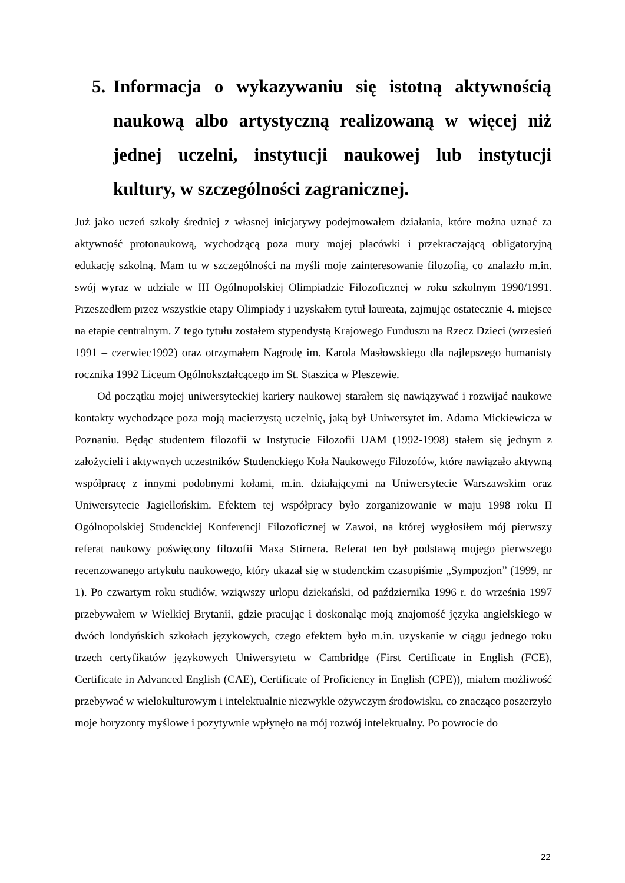5. Informacja o wykazywaniu się istotną aktywnością naukową albo artystyczną realizowaną w więcej niż jednej uczelni, instytucji naukowej lub instytucji kultury, w szczególności zagranicznej.
Już jako uczeń szkoły średniej z własnej inicjatywy podejmowałem działania, które można uznać za aktywność protonaukową, wychodzącą poza mury mojej placówki i przekraczającą obligatoryjną edukację szkolną. Mam tu w szczególności na myśli moje zainteresowanie filozofią, co znalazło m.in. swój wyraz w udziale w III Ogólnopolskiej Olimpiadzie Filozoficznej w roku szkolnym 1990/1991. Przeszedłem przez wszystkie etapy Olimpiady i uzyskałem tytuł laureata, zajmując ostatecznie 4. miejsce na etapie centralnym. Z tego tytułu zostałem stypendystą Krajowego Funduszu na Rzecz Dzieci (wrzesień 1991 – czerwiec1992) oraz otrzymałem Nagrodę im. Karola Masłowskiego dla najlepszego humanisty rocznika 1992 Liceum Ogólnokształcącego im St. Staszica w Pleszewie.
Od początku mojej uniwersyteckiej kariery naukowej starałem się nawiązywać i rozwijać naukowe kontakty wychodzące poza moją macierzystą uczelnię, jaką był Uniwersytet im. Adama Mickiewicza w Poznaniu. Będąc studentem filozofii w Instytucie Filozofii UAM (1992-1998) stałem się jednym z założycieli i aktywnych uczestników Studenckiego Koła Naukowego Filozofów, które nawiązało aktywną współpracę z innymi podobnymi kołami, m.in. działającymi na Uniwersytecie Warszawskim oraz Uniwersytecie Jagiellońskim. Efektem tej współpracy było zorganizowanie w maju 1998 roku II Ogólnopolskiej Studenckiej Konferencji Filozoficznej w Zawoi, na której wygłosiłem mój pierwszy referat naukowy poświęcony filozofii Maxa Stirnera. Referat ten był podstawą mojego pierwszego recenzowanego artykułu naukowego, który ukazał się w studenckim czasopiśmie „Sympozjon” (1999, nr 1). Po czwartym roku studiów, wziąwszy urlopu dziekański, od października 1996 r. do września 1997 przebywałem w Wielkiej Brytanii, gdzie pracując i doskonaląc moją znajomość języka angielskiego w dwóch londyńskich szkołach językowych, czego efektem było m.in. uzyskanie w ciągu jednego roku trzech certyfikatów językowych Uniwersytetu w Cambridge (First Certificate in English (FCE), Certificate in Advanced English (CAE), Certificate of Proficiency in English (CPE)), miałem możliwość przebywać w wielokulturowym i intelektualnie niezwykle ożywczym środowisku, co znacząco poszerzyło moje horyzonty myślowe i pozytywnie wpłynęło na mój rozwój intelektualny. Po powrocie do
22